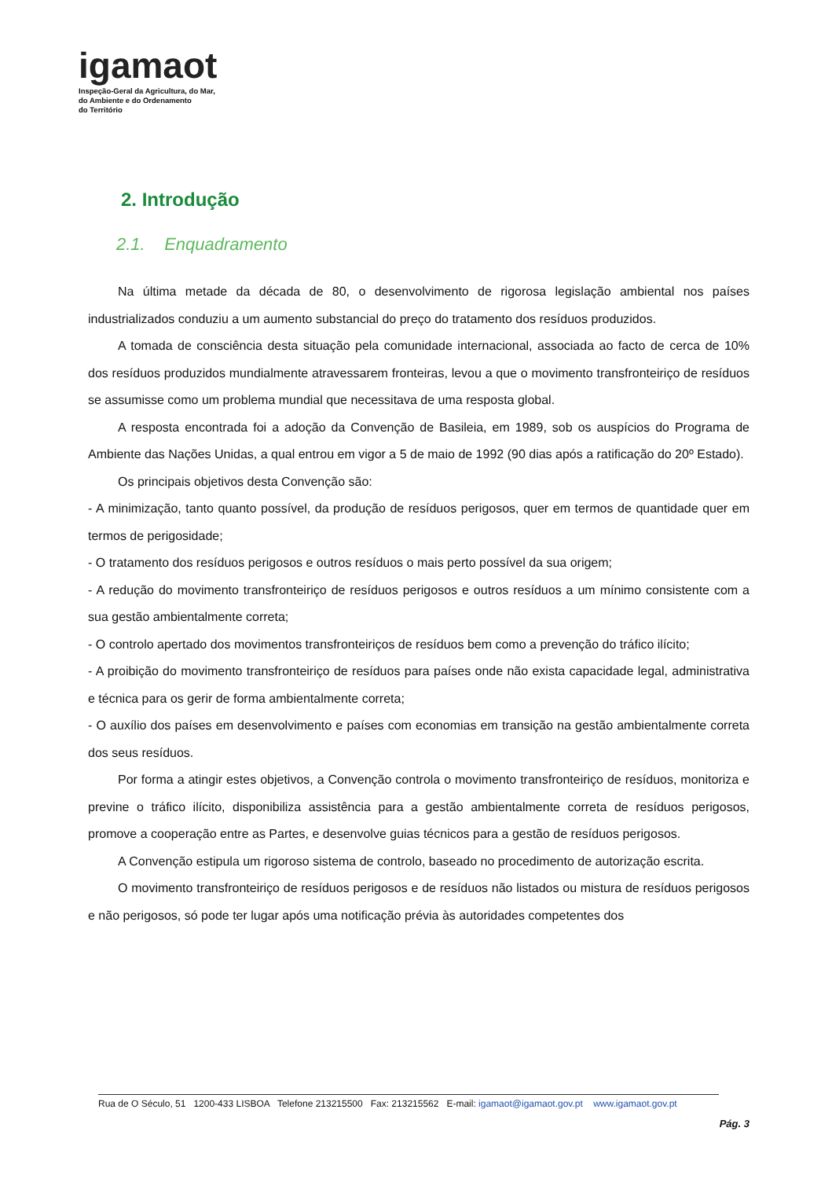igamaot
Inspeção-Geral da Agricultura, do Mar,
do Ambiente e do Ordenamento
do Território
2. Introdução
2.1. Enquadramento
Na última metade da década de 80, o desenvolvimento de rigorosa legislação ambiental nos países industrializados conduziu a um aumento substancial do preço do tratamento dos resíduos produzidos.
A tomada de consciência desta situação pela comunidade internacional, associada ao facto de cerca de 10% dos resíduos produzidos mundialmente atravessarem fronteiras, levou a que o movimento transfronteiriço de resíduos se assumisse como um problema mundial que necessitava de uma resposta global.
A resposta encontrada foi a adoção da Convenção de Basileia, em 1989, sob os auspícios do Programa de Ambiente das Nações Unidas, a qual entrou em vigor a 5 de maio de 1992 (90 dias após a ratificação do 20º Estado).
Os principais objetivos desta Convenção são:
- A minimização, tanto quanto possível, da produção de resíduos perigosos, quer em termos de quantidade quer em termos de perigosidade;
- O tratamento dos resíduos perigosos e outros resíduos o mais perto possível da sua origem;
- A redução do movimento transfronteiriço de resíduos perigosos e outros resíduos a um mínimo consistente com a sua gestão ambientalmente correta;
- O controlo apertado dos movimentos transfronteiriços de resíduos bem como a prevenção do tráfico ilícito;
- A proibição do movimento transfronteiriço de resíduos para países onde não exista capacidade legal, administrativa e técnica para os gerir de forma ambientalmente correta;
- O auxílio dos países em desenvolvimento e países com economias em transição na gestão ambientalmente correta dos seus resíduos.
Por forma a atingir estes objetivos, a Convenção controla o movimento transfronteiriço de resíduos, monitoriza e previne o tráfico ilícito, disponibiliza assistência para a gestão ambientalmente correta de resíduos perigosos, promove a cooperação entre as Partes, e desenvolve guias técnicos para a gestão de resíduos perigosos.
A Convenção estipula um rigoroso sistema de controlo, baseado no procedimento de autorização escrita.
O movimento transfronteiriço de resíduos perigosos e de resíduos não listados ou mistura de resíduos perigosos e não perigosos, só pode ter lugar após uma notificação prévia às autoridades competentes dos
Rua de O Século, 51 1200-433 LISBOA Telefone 213215500 Fax: 213215562 E-mail: igamaot@igamaot.gov.pt www.igamaot.gov.pt
Pág. 3